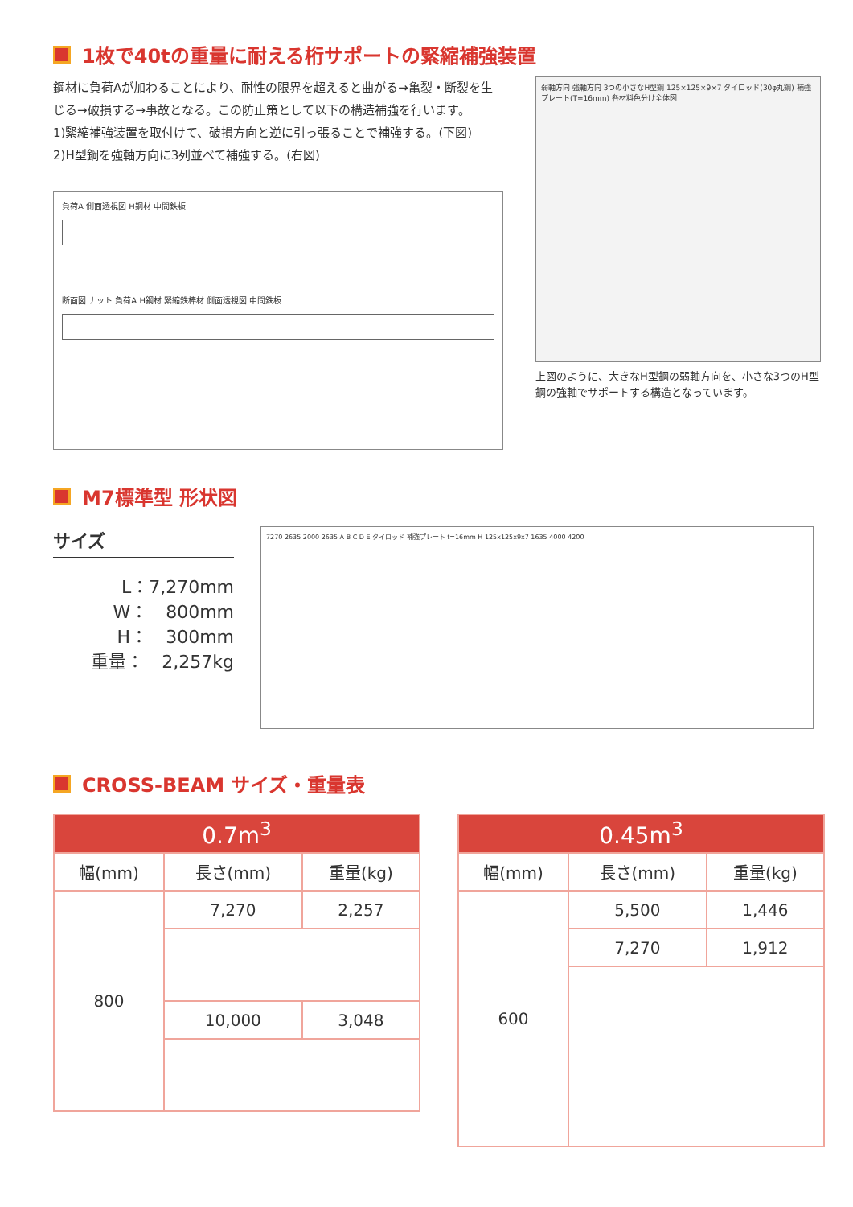1枚で40tの重量に耐える桁サポートの緊縮補強装置
鋼材に負荷Aが加わることにより、耐性の限界を超えると曲がる→亀裂・断裂を生じる→破損する→事故となる。この防止策として以下の構造補強を行います。
1)緊縮補強装置を取付けて、破損方向と逆に引っ張ることで補強する。(下図)
2)H型鋼を強軸方向に3列並べて補強する。(右図)
負荷A 側面透視図 H鋼材 中間鉄板
断面図 ナット 負荷A H鋼材 緊縮鉄棒材 側面透視図 中間鉄板
弱軸方向 強軸方向 3つの小さなH型鋼 125×125×9×7 タイロッド(30φ丸鋼) 補強プレート(T=16mm) 各材料色分け全体図
上図のように、大きなH型鋼の弱軸方向を、小さな3つのH型鋼の強軸でサポートする構造となっています。
M7標準型 形状図
サイズ
L：7,270mm
W：　800mm
H：　300mm
重量：　2,257kg
7270 2635 2000 2635 A B C D E タイロッド 補強プレート t=16mm H 125x125x9x7 1635 4000 4200
CROSS-BEAM サイズ・重量表
| 0.7m<sup>3</sup> | | |
| --- | --- | --- |
| 幅(mm) | 長さ(mm) | 重量(kg) |
| 800 | 7,270 | 2,257 |
| | 10,000 | 3,048 |
| 0.45m<sup>3</sup> | | |
| --- | --- | --- |
| 幅(mm) | 長さ(mm) | 重量(kg) |
| 600 | 5,500 | 1,446 |
| | 7,270 | 1,912 |